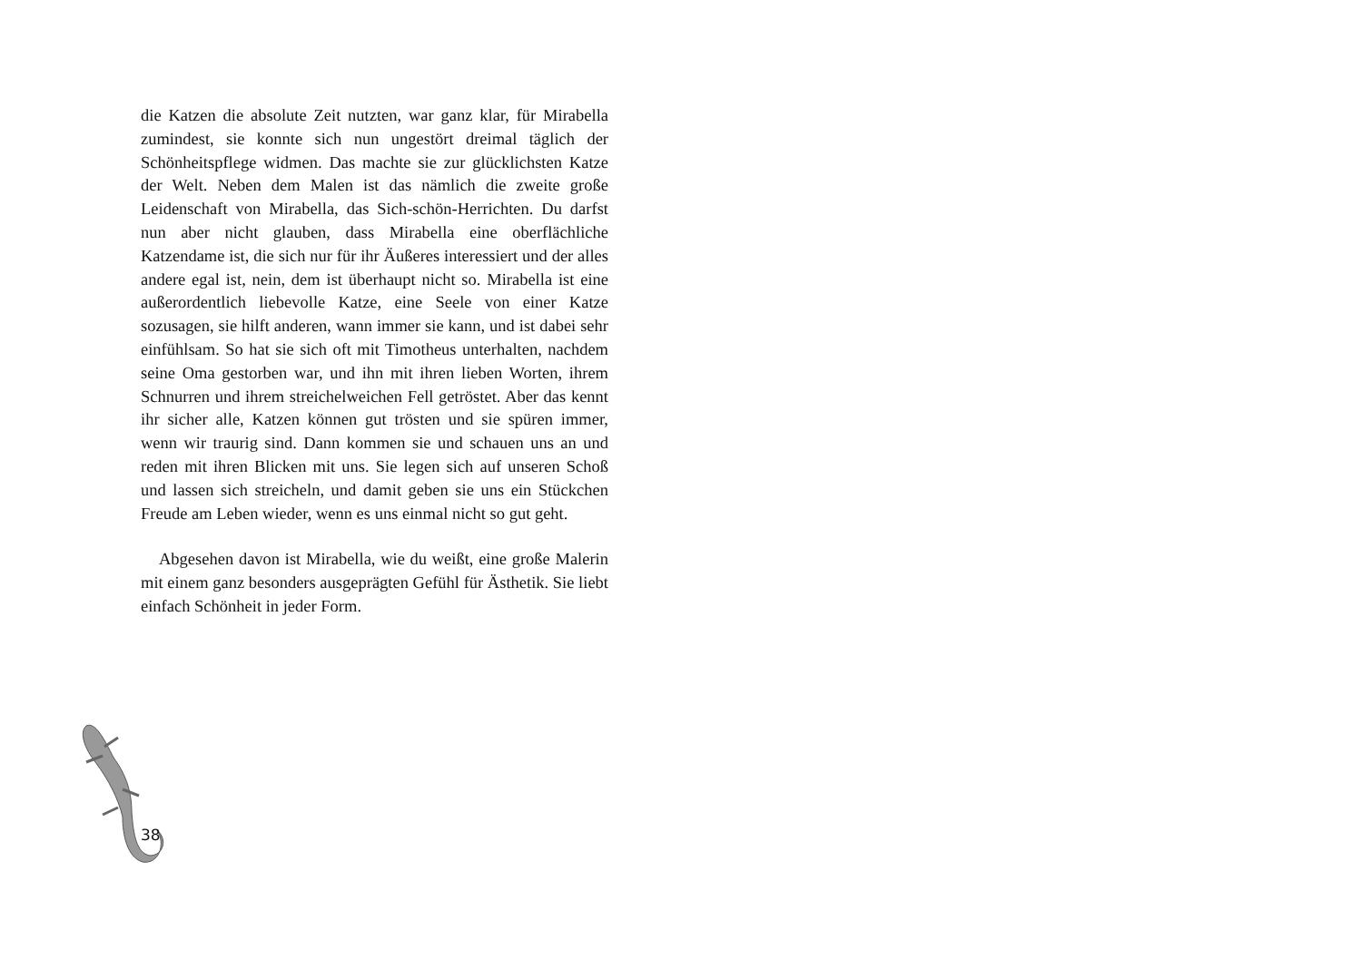die Katzen die absolute Zeit nutzten, war ganz klar, für Mirabella zumindest, sie konnte sich nun ungestört dreimal täglich der Schönheitspflege widmen. Das machte sie zur glücklichsten Katze der Welt. Neben dem Malen ist das nämlich die zweite große Leidenschaft von Mirabella, das Sich-schön-Herrichten. Du darfst nun aber nicht glauben, dass Mirabella eine oberflächliche Katzendame ist, die sich nur für ihr Äußeres interessiert und der alles andere egal ist, nein, dem ist überhaupt nicht so. Mirabella ist eine außerordentlich liebevolle Katze, eine Seele von einer Katze sozusagen, sie hilft anderen, wann immer sie kann, und ist dabei sehr einfühlsam. So hat sie sich oft mit Timotheus unterhalten, nachdem seine Oma gestorben war, und ihn mit ihren lieben Worten, ihrem Schnurren und ihrem streichelweichen Fell getröstet. Aber das kennt ihr sicher alle, Katzen können gut trösten und sie spüren immer, wenn wir traurig sind. Dann kommen sie und schauen uns an und reden mit ihren Blicken mit uns. Sie legen sich auf unseren Schoß und lassen sich streicheln, und damit geben sie uns ein Stückchen Freude am Leben wieder, wenn es uns einmal nicht so gut geht.
Abgesehen davon ist Mirabella, wie du weißt, eine große Malerin mit einem ganz besonders ausgeprägten Gefühl für Ästhetik. Sie liebt einfach Schönheit in jeder Form.
38